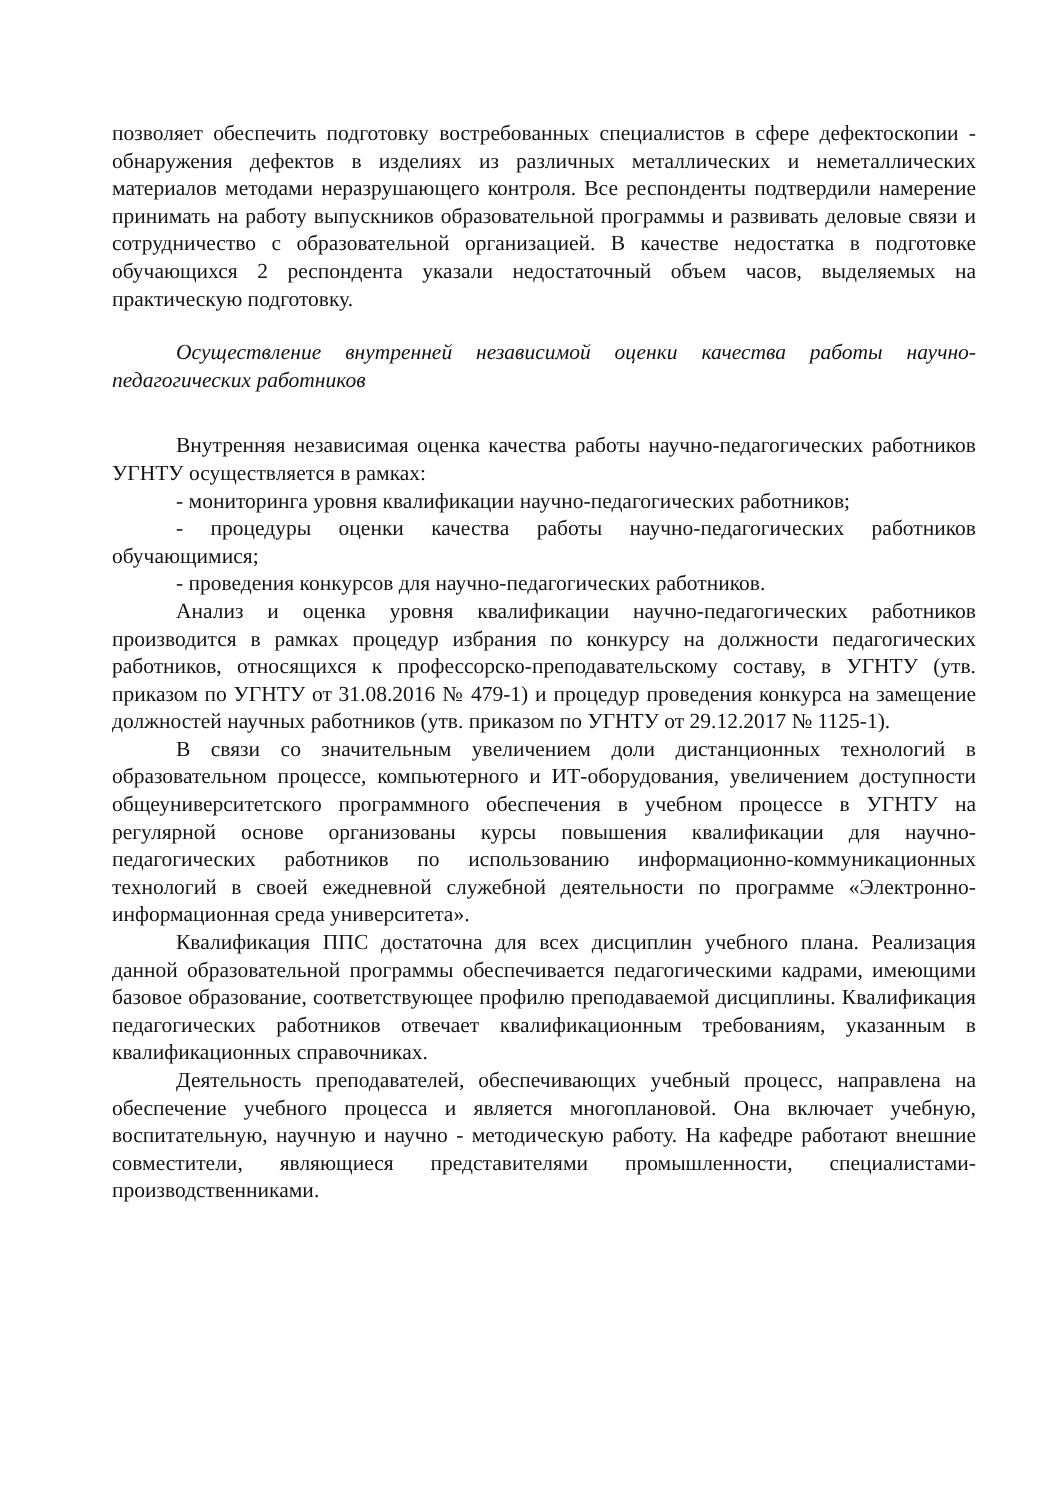позволяет обеспечить подготовку востребованных специалистов в сфере дефектоскопии - обнаружения дефектов в изделиях из различных металлических и неметаллических материалов методами неразрушающего контроля. Все респонденты подтвердили намерение принимать на работу выпускников образовательной программы и развивать деловые связи и сотрудничество с образовательной организацией. В качестве недостатка в подготовке обучающихся 2 респондента указали недостаточный объем часов, выделяемых на практическую подготовку.
Осуществление внутренней независимой оценки качества работы научно-педагогических работников
Внутренняя независимая оценка качества работы научно-педагогических работников УГНТУ осуществляется в рамках:
- мониторинга уровня квалификации научно-педагогических работников;
- процедуры оценки качества работы научно-педагогических работников обучающимися;
- проведения конкурсов для научно-педагогических работников.
Анализ и оценка уровня квалификации научно-педагогических работников производится в рамках процедур избрания по конкурсу на должности педагогических работников, относящихся к профессорско-преподавательскому составу, в УГНТУ (утв. приказом по УГНТУ от 31.08.2016 № 479-1) и процедур проведения конкурса на замещение должностей научных работников (утв. приказом по УГНТУ от 29.12.2017 № 1125-1).
В связи со значительным увеличением доли дистанционных технологий в образовательном процессе, компьютерного и ИТ-оборудования, увеличением доступности общеуниверситетского программного обеспечения в учебном процессе в УГНТУ на регулярной основе организованы курсы повышения квалификации для научно-педагогических работников по использованию информационно-коммуникационных технологий в своей ежедневной служебной деятельности по программе «Электронно-информационная среда университета».
Квалификация ППС достаточна для всех дисциплин учебного плана. Реализация данной образовательной программы обеспечивается педагогическими кадрами, имеющими базовое образование, соответствующее профилю преподаваемой дисциплины. Квалификация педагогических работников отвечает квалификационным требованиям, указанным в квалификационных справочниках.
Деятельность преподавателей, обеспечивающих учебный процесс, направлена на обеспечение учебного процесса и является многоплановой. Она включает учебную, воспитательную, научную и научно - методическую работу. На кафедре работают внешние совместители, являющиеся представителями промышленности, специалистами-производственниками.